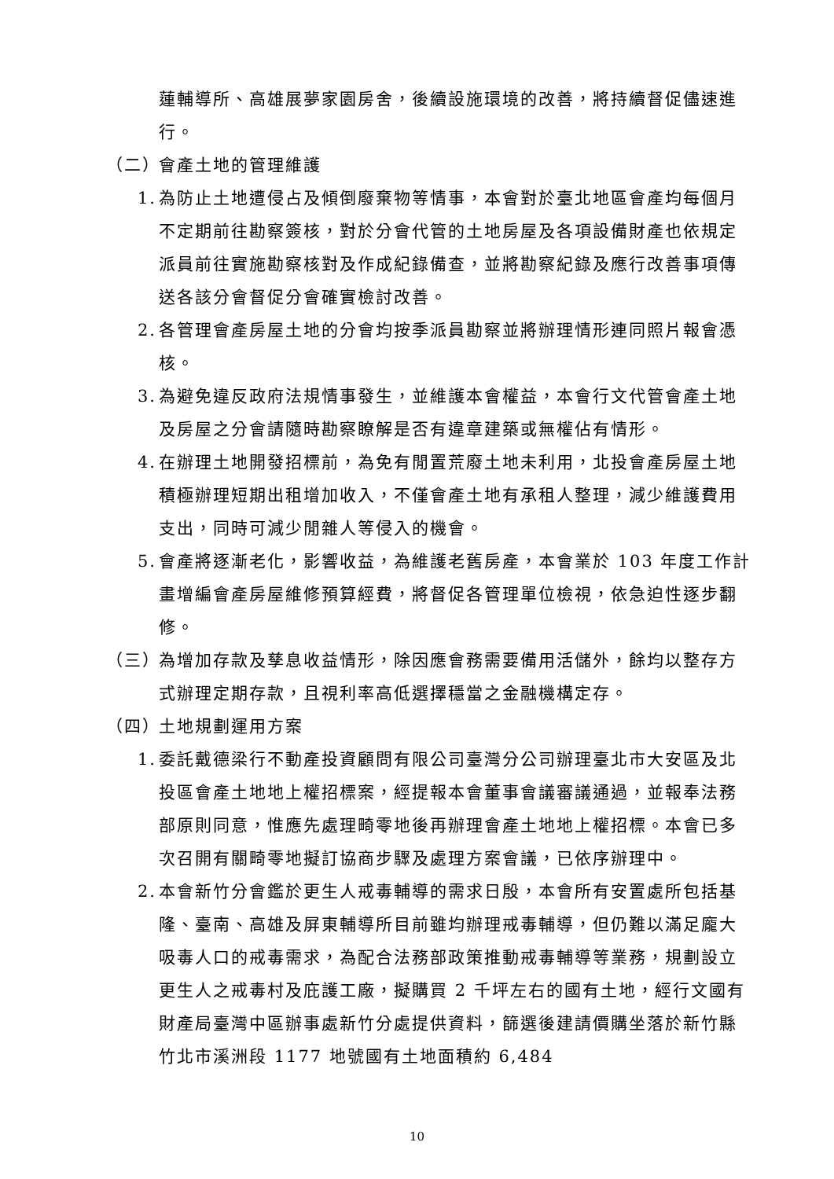蓮輔導所、高雄展夢家園房舍，後續設施環境的改善，將持續督促儘速進行。
（二） 會產土地的管理維護
1. 為防止土地遭侵占及傾倒廢棄物等情事，本會對於臺北地區會產均每個月不定期前往勘察簽核，對於分會代管的土地房屋及各項設備財產也依規定派員前往實施勘察核對及作成紀錄備查，並將勘察紀錄及應行改善事項傳送各該分會督促分會確實檢討改善。
2. 各管理會產房屋土地的分會均按季派員勘察並將辦理情形連同照片報會憑核。
3. 為避免違反政府法規情事發生，並維護本會權益，本會行文代管會產土地及房屋之分會請隨時勘察瞭解是否有違章建築或無權佔有情形。
4. 在辦理土地開發招標前，為免有閒置荒廢土地未利用，北投會產房屋土地積極辦理短期出租增加收入，不僅會產土地有承租人整理，減少維護費用支出，同時可減少閒雜人等侵入的機會。
5. 會產將逐漸老化，影響收益，為維護老舊房產，本會業於 103 年度工作計畫增編會產房屋維修預算經費，將督促各管理單位檢視，依急迫性逐步翻修。
（三） 為增加存款及孳息收益情形，除因應會務需要備用活儲外，餘均以整存方式辦理定期存款，且視利率高低選擇穩當之金融機構定存。
（四） 土地規劃運用方案
1. 委託戴德梁行不動產投資顧問有限公司臺灣分公司辦理臺北市大安區及北投區會產土地地上權招標案，經提報本會董事會議審議通過，並報奉法務部原則同意，惟應先處理畸零地後再辦理會產土地地上權招標。本會已多次召開有關畸零地擬訂協商步驟及處理方案會議，已依序辦理中。
2. 本會新竹分會鑑於更生人戒毒輔導的需求日殷，本會所有安置處所包括基隆、臺南、高雄及屏東輔導所目前雖均辦理戒毒輔導，但仍難以滿足龐大吸毒人口的戒毒需求，為配合法務部政策推動戒毒輔導等業務，規劃設立更生人之戒毒村及庇護工廠，擬購買 2 千坪左右的國有土地，經行文國有財產局臺灣中區辦事處新竹分處提供資料，篩選後建請價購坐落於新竹縣竹北市溪洲段 1177 地號國有土地面積約 6,484
10